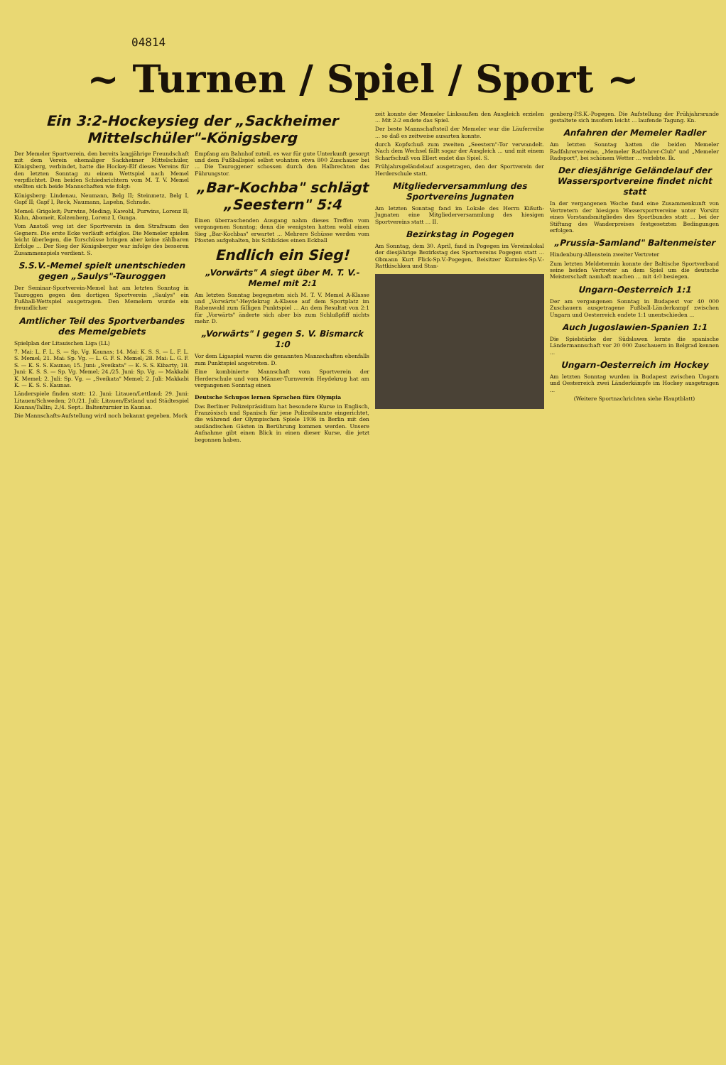04814
~ Turnen / Spiel / Sport ~
Ein 3:2-Hockeysieg der „Sackheimer Mittelschüler"-Königsberg
Der Memeler Sportverein, den bereits langjährige Freundschaft mit dem Verein ehemaliger Sackheimer Mittelschüler, Königsberg, verbindet, hatte die Hockey-Elf dieses Vereins für den letzten Sonntag zu einem Wettspiel nach Memel verpflichtet. Den beiden Schiedsrichtern vom M. T. V. Memel stellten sich beide Mannschaften wie folgt:
Königsberg: Lindenau, Neumann, Belg II; Steinmetz, Belg I, Gapf II; Gapf I, Reck, Naumann, Lapehn, Schrade.
Memel: Grigoleit; Purwins, Meding; Kawohl, Purwins, Lorenz II; Kuhn, Abomeit, Kolzenberg, Lorenz I, Gunga.
Vom Anstoß weg ist der Sportverein in den Strafraum des Gegners. Die erste Ecke verläuft erfolglos. Die Memeler spielen leicht überlegen, die Torschüsse bringen aber keine zählbaren Erfolge ... Der Sieg der Königsberger war infolge des besseren Zusammenspiels verdient. S.
S.S.V.-Memel spielt unentschieden gegen „Saulys"-Tauroggen
Der Seminar-Sportverein-Memel hat am letzten Sonntag in Tauroggen gegen den dortigen Sportverein „Saulys" ein Fußball-Wettspiel ausgetragen. Den Memelern wurde ein freundlicher
Amtlicher Teil des Sportverbandes des Memelgebiets
Spielplan der Litauischen Liga (LL)
7. Mai: L. F. L. S. — Sp. Vg. Kaunas; 14. Mai: K. S. S. — L. F. L. S. Memel; 21. Mai: Sp. Vg. — L. G. F. S. Memel; 28. Mai: L. G. F. S. — K. S. S. Kaunas; 15. Juni: „Sveikata" — K. S. S. Kibarty; 18. Juni: K. S. S. — Sp. Vg. Memel; 24./25. Juni: Sp. Vg. — Makkabi K. Memel; 2. Juli: Sp. Vg. — „Sveikata" Memel; 2. Juli: Makkabi K. — K. S. S. Kaunas.
Länderspiele finden statt: 12. Juni: Litauen/Lettland; 29. Juni: Litauen/Schweden; 20./21. Juli: Litauen/Estland und Städtespiel Kaunas/Tallin; 2./4. Sept.: Baltenturnier in Kaunas.
Die Mannschafts-Aufstellung wird noch bekannt gegeben. Mork
Empfang am Bahnhof zuteil, es war für gute Unterkunft gesorgt und dem Fußballspiel selbst wohnten etwa 800 Zuschauer bei ... Die Tauroggener schossen durch den Halbrechten das Führungstor.
„Bar-Kochba" schlägt „Seestern" 5:4
Einen überraschenden Ausgang nahm dieses Treffen vom vergangenen Sonntag; denn die wenigsten hatten wohl einen Sieg „Bar-Kochbas" erwartet ... Mehrere Schüsse werden vom Pfosten aufgehalten, bis Schlickies einen Eckball
Endlich ein Sieg!
„Vorwärts" A siegt über M. T. V.-Memel mit 2:1
Am letzten Sonntag begegneten sich M. T. V. Memel A-Klasse und „Vorwärts"-Heydekrug A-Klasse auf dem Sportplatz im Rabenwald zum fälligen Punktspiel ... An dem Resultat von 2:1 für „Vorwärts" änderte sich aber bis zum Schlußpfiff nichts mehr. D.
„Vorwärts" I gegen S. V. Bismarck 1:0
Vor dem Ligaspiel waren die genannten Mannschaften ebenfalls zum Punktspiel angetreten. D.
Eine kombinierte Mannschaft vom Sportverein der Herderschule und vom Männer-Turnverein Heydekrug hat am vergangenen Sonntag einen
Deutsche Schupos lernen Sprachen fürs Olympia
Das Berliner Polizeipräsidium hat besondere Kurse in Englisch, Französisch und Spanisch für jene Polizeibeamte eingerichtet, die während der Olympischen Spiele 1936 in Berlin mit den ausländischen Gästen in Berührung kommen werden. Unsere Aufnahme gibt einen Blick in einen dieser Kurse, die jetzt begonnen haben.
zeit konnte der Memeler Linksaußen den Ausgleich erzielen ... Mit 2:2 endete das Spiel.
Der beste Mannschaftsteil der Memeler war die Läuferreihe ... so daß es zeitweise ausarten konnte.
durch Kopfschuß zum zweiten „Seestern"-Tor verwandelt. Nach dem Wechsel fällt sogar der Ausgleich ... und mit einem Scharfschuß von Ellert endet das Spiel. S.
Frühjahrsgeländelauf ausgetragen, den der Sportverein der Herderschule statt.
Mitgliederversammlung des Sportvereins Jugnaten
Am letzten Sonntag fand im Lokale des Herrn Kißuth-Jugnaten eine Mitgliederversammlung des hiesigen Sportvereins statt ... II.
Bezirkstag in Pogegen
Am Sonntag, dem 30. April, fand in Pogegen im Vereinslokal der diesjährige Bezirkstag des Sportvereins Pogegen statt ... Obmann Kurt Flick-Sp.V.-Pogegen, Beisitzer Kurmies-Sp.V.-Rattkischken und Stan-
genberg-P.S.K.-Pogegen. Die Aufstellung der Frühjahrsrunde gestaltete sich insofern leicht ... laufende Tagung. Kn.
Anfahren der Memeler Radler
Am letzten Sonntag hatten die beiden Memeler Radfahrervereine, „Memeler Radfahrer-Club" und „Memeler Radsport", bei schönem Wetter ... verlebte. Ik.
Der diesjährige Geländelauf der Wassersportvereine findet nicht statt
In der vergangenen Woche fand eine Zusammenkunft von Vertretern der hiesigen Wassersportvereine unter Vorsitz eines Vorstandsmitgliedes des Sportbundes statt ... bei der Stiftung des Wanderpreises festgesetzten Bedingungen erfolgen.
„Prussia-Samland" Baltenmeister
Hindenburg-Allenstein zweiter Vertreter
Zum letzten Meldetermin konnte der Baltische Sportverband seine beiden Vertreter an dem Spiel um die deutsche Meisterschaft namhaft machen ... mit 4:0 besiegen.
Ungarn-Oesterreich 1:1
Der am vergangenen Sonntag in Budapest vor 40 000 Zuschauern ausgetragene Fußball-Länderkampf zwischen Ungarn und Oesterreich endete 1:1 unentschieden ...
Auch Jugoslawien-Spanien 1:1
Die Spielstärke der Südslawen lernte die spanische Ländermannschaft vor 20 000 Zuschauern in Belgrad kennen ...
Ungarn-Oesterreich im Hockey
Am letzten Sonntag wurden in Budapest zwischen Ungarn und Oesterreich zwei Länderkämpfe im Hockey ausgetragen ...
(Weitere Sportnachrichten siehe Hauptblatt)